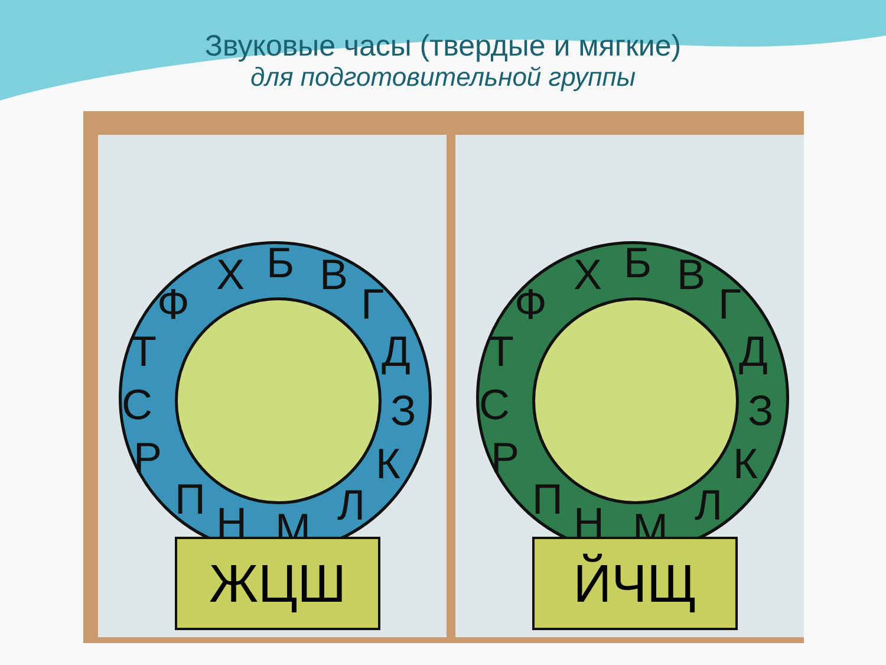Звуковые часы (твердые и мягкие)
для подготовительной группы
Х Б В
Г
Д
З
К
Л М Н П
Р
С
Т
Ф
ЖЦШ
Х Б В
Г
Д
З
К
Л М Н П
Р
С
Т
Ф
ЙЧЩ